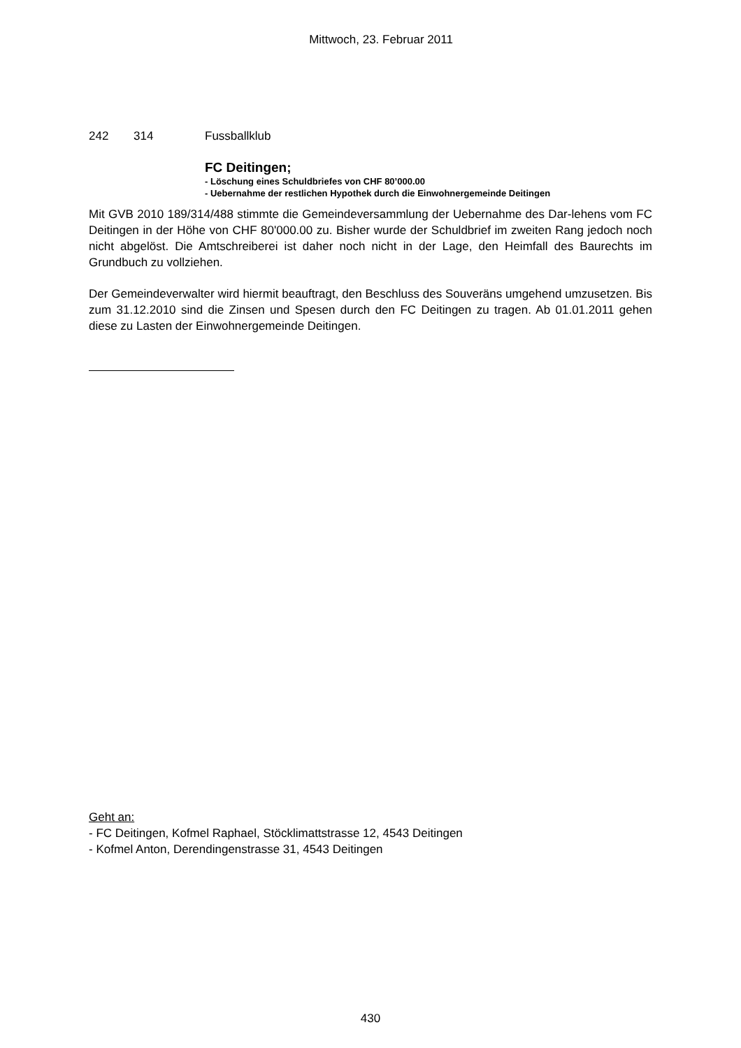Mittwoch, 23. Februar 2011
242 314 Fussballklub
FC Deitingen;
- Löschung eines Schuldbriefes von CHF 80’000.00
- Uebernahme der restlichen Hypothek durch die Einwohnergemeinde Deitingen
Mit GVB 2010 189/314/488 stimmte die Gemeindeversammlung der Uebernahme des Dar-lehens vom FC Deitingen in der Höhe von CHF 80'000.00 zu. Bisher wurde der Schuldbrief im zweiten Rang jedoch noch nicht abgelöst. Die Amtschreiberei ist daher noch nicht in der Lage, den Heimfall des Baurechts im Grundbuch zu vollziehen.
Der Gemeindeverwalter wird hiermit beauftragt, den Beschluss des Souveräns umgehend umzusetzen. Bis zum 31.12.2010 sind die Zinsen und Spesen durch den FC Deitingen zu tragen. Ab 01.01.2011 gehen diese zu Lasten der Einwohnergemeinde Deitingen.
Geht an:
- FC Deitingen, Kofmel Raphael, Stöcklimattstrasse 12, 4543 Deitingen
- Kofmel Anton, Derendingenstrasse 31, 4543 Deitingen
430